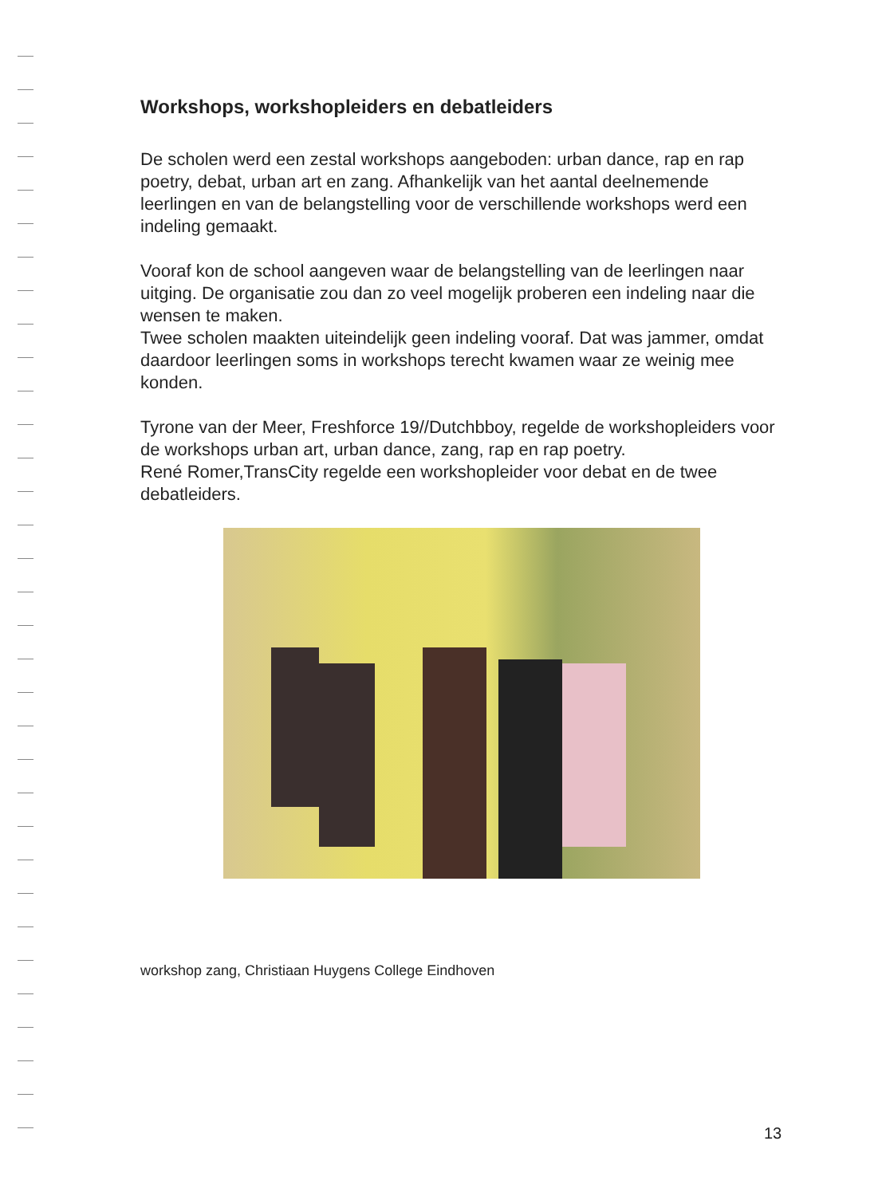Workshops, workshopleiders en debatleiders
De scholen werd een zestal workshops aangeboden: urban dance, rap en rap poetry, debat, urban art en zang. Afhankelijk van het aantal deelnemende leerlingen en van de belangstelling voor de verschillende workshops werd een indeling gemaakt.
Vooraf kon de school aangeven waar de belangstelling van de leerlingen naar uitging. De organisatie zou dan zo veel mogelijk proberen een indeling naar die wensen te maken.
Twee scholen maakten uiteindelijk geen indeling vooraf. Dat was jammer, omdat daardoor leerlingen soms in workshops terecht kwamen waar ze weinig mee konden.
Tyrone van der Meer, Freshforce 19//Dutchbboy, regelde de workshopleiders voor de workshops urban art, urban dance, zang, rap en rap poetry.
René Romer,TransCity regelde een workshopleider voor debat en de twee debatleiders.
workshop zang, Christiaan Huygens College Eindhoven
13